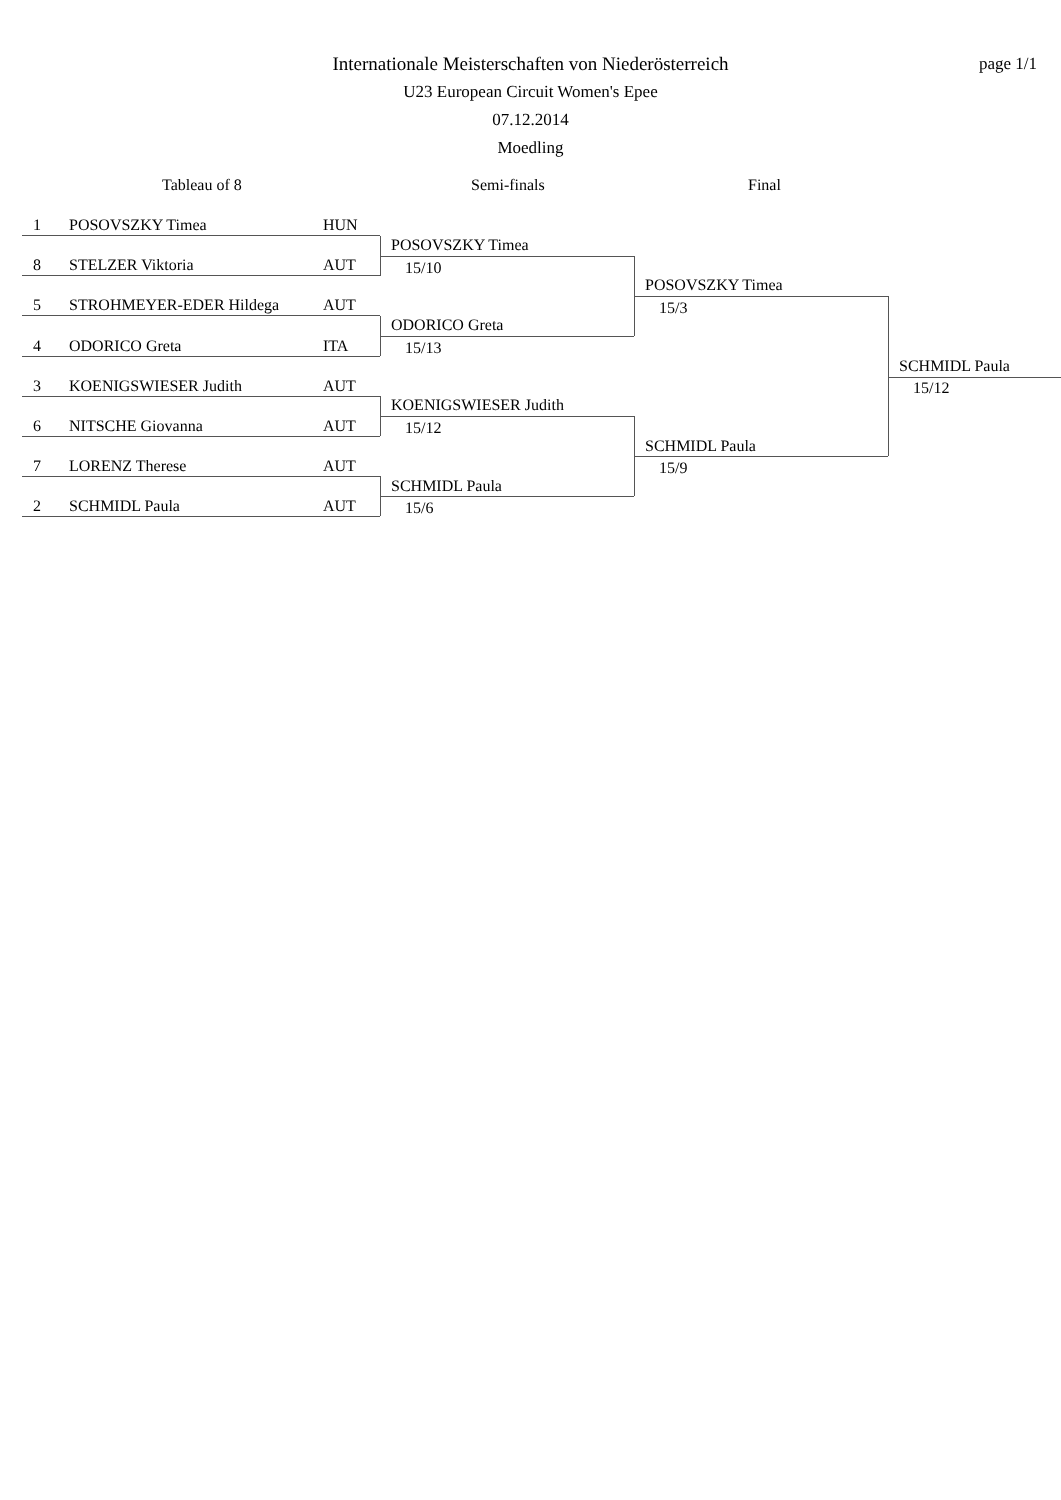Internationale Meisterschaften von Niederösterreich
U23 European Circuit Women's Epee
07.12.2014
Moedling
page 1/1
Tableau of 8 Semi-finals Final
1 POSOVSZKY Timea HUN
8 STELZER Viktoria AUT
5 STROHMEYER-EDER Hildega AUT
4 ODORICO Greta ITA
3 KOENIGSWIESER Judith AUT
6 NITSCHE Giovanna AUT
7 LORENZ Therese AUT
2 SCHMIDL Paula AUT
POSOVSZKY Timea
15/10
ODORICO Greta
15/13
KOENIGSWIESER Judith
15/12
SCHMIDL Paula
15/6
POSOVSZKY Timea
15/3
SCHMIDL Paula
15/9
SCHMIDL Paula
15/12